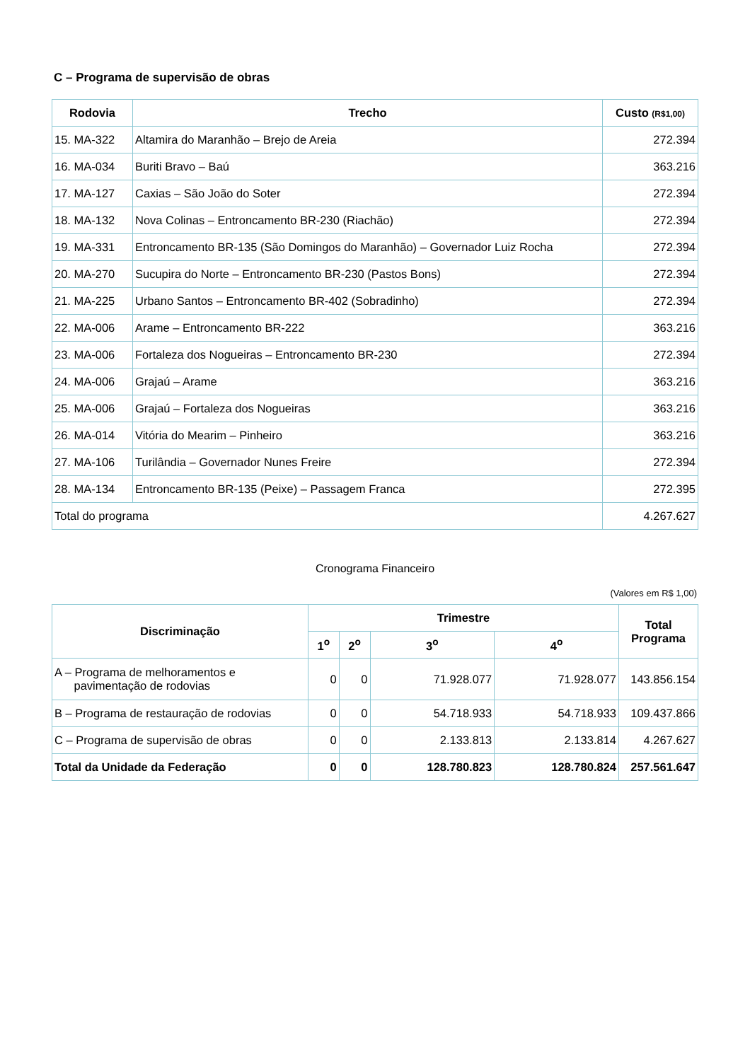C – Programa de supervisão de obras
| Rodovia | Trecho | Custo (R$1,00) |
| --- | --- | --- |
| 15. MA-322 | Altamira do Maranhão – Brejo de Areia | 272.394 |
| 16. MA-034 | Buriti Bravo – Baú | 363.216 |
| 17. MA-127 | Caxias – São João do Soter | 272.394 |
| 18. MA-132 | Nova Colinas – Entroncamento BR-230 (Riachão) | 272.394 |
| 19. MA-331 | Entroncamento BR-135 (São Domingos do Maranhão) – Governador Luiz Rocha | 272.394 |
| 20. MA-270 | Sucupira do Norte – Entroncamento BR-230 (Pastos Bons) | 272.394 |
| 21. MA-225 | Urbano Santos – Entroncamento BR-402 (Sobradinho) | 272.394 |
| 22. MA-006 | Arame – Entroncamento BR-222 | 363.216 |
| 23. MA-006 | Fortaleza dos Nogueiras – Entroncamento BR-230 | 272.394 |
| 24. MA-006 | Grajaú – Arame | 363.216 |
| 25. MA-006 | Grajaú – Fortaleza dos Nogueiras | 363.216 |
| 26. MA-014 | Vitória do Mearim – Pinheiro | 363.216 |
| 27. MA-106 | Turilândia – Governador Nunes Freire | 272.394 |
| 28. MA-134 | Entroncamento BR-135 (Peixe) – Passagem Franca | 272.395 |
| Total do programa | | 4.267.627 |
Cronograma Financeiro
(Valores em R$ 1,00)
| Discriminação | Trimestre | | | | Total Programa |
| --- | --- | --- | --- | --- | --- |
| | 1<sup>o</sup> | 2<sup>o</sup> | 3<sup>o</sup> | 4<sup>o</sup> | |
| A – Programa de melhoramentos e pavimentação de rodovias | 0 | 0 | 71.928.077 | 71.928.077 | 143.856.154 |
| B – Programa de restauração de rodovias | 0 | 0 | 54.718.933 | 54.718.933 | 109.437.866 |
| C – Programa de supervisão de obras | 0 | 0 | 2.133.813 | 2.133.814 | 4.267.627 |
| Total da Unidade da Federação | 0 | 0 | 128.780.823 | 128.780.824 | 257.561.647 |